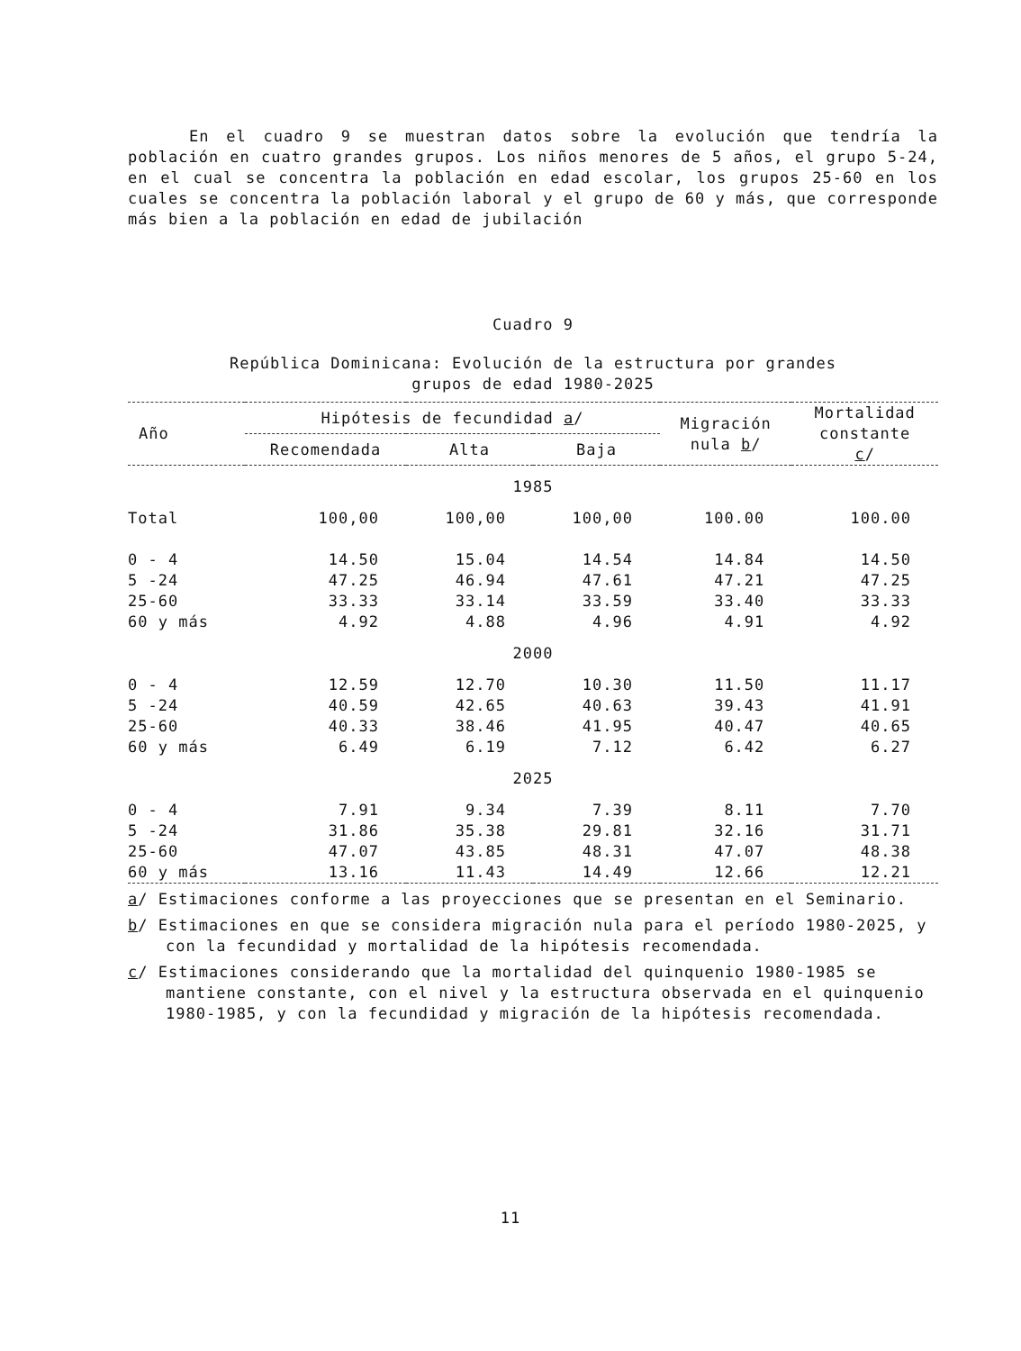En el cuadro 9 se muestran datos sobre la evolución que tendría la población en cuatro grandes grupos. Los niños menores de 5 años, el grupo 5-24, en el cual se concentra la población en edad escolar, los grupos 25-60 en los cuales se concentra la población laboral y el grupo de 60 y más, que corresponde más bien a la población en edad de jubilación
Cuadro 9
República Dominicana: Evolución de la estructura por grandes
grupos de edad 1980-2025
| Año | Hipótesis de fecundidad a / | | | Migración nula b / | Mortalidad constante c / |
| --- | --- | --- | --- | --- | --- |
| | Recomendada | Alta | Baja | | |
| 1985 | | | | | |
| Total | 100,00 | 100,00 | 100,00 | 100.00 | 100.00 |
| 0 - 4 | 14.50 | 15.04 | 14.54 | 14.84 | 14.50 |
| 5 -24 | 47.25 | 46.94 | 47.61 | 47.21 | 47.25 |
| 25-60 | 33.33 | 33.14 | 33.59 | 33.40 | 33.33 |
| 60 y más | 4.92 | 4.88 | 4.96 | 4.91 | 4.92 |
| 2000 | | | | | |
| 0 - 4 | 12.59 | 12.70 | 10.30 | 11.50 | 11.17 |
| 5 -24 | 40.59 | 42.65 | 40.63 | 39.43 | 41.91 |
| 25-60 | 40.33 | 38.46 | 41.95 | 40.47 | 40.65 |
| 60 y más | 6.49 | 6.19 | 7.12 | 6.42 | 6.27 |
| 2025 | | | | | |
| 0 - 4 | 7.91 | 9.34 | 7.39 | 8.11 | 7.70 |
| 5 -24 | 31.86 | 35.38 | 29.81 | 32.16 | 31.71 |
| 25-60 | 47.07 | 43.85 | 48.31 | 47.07 | 48.38 |
| 60 y más | 13.16 | 11.43 | 14.49 | 12.66 | 12.21 |
a/ Estimaciones conforme a las proyecciones que se presentan en el Seminario.
b/ Estimaciones en que se considera migración nula para el período 1980-2025, y con la fecundidad y mortalidad de la hipótesis recomendada.
c/ Estimaciones considerando que la mortalidad del quinquenio 1980-1985 se mantiene constante, con el nivel y la estructura observada en el quinquenio 1980-1985, y con la fecundidad y migración de la hipótesis recomendada.
11